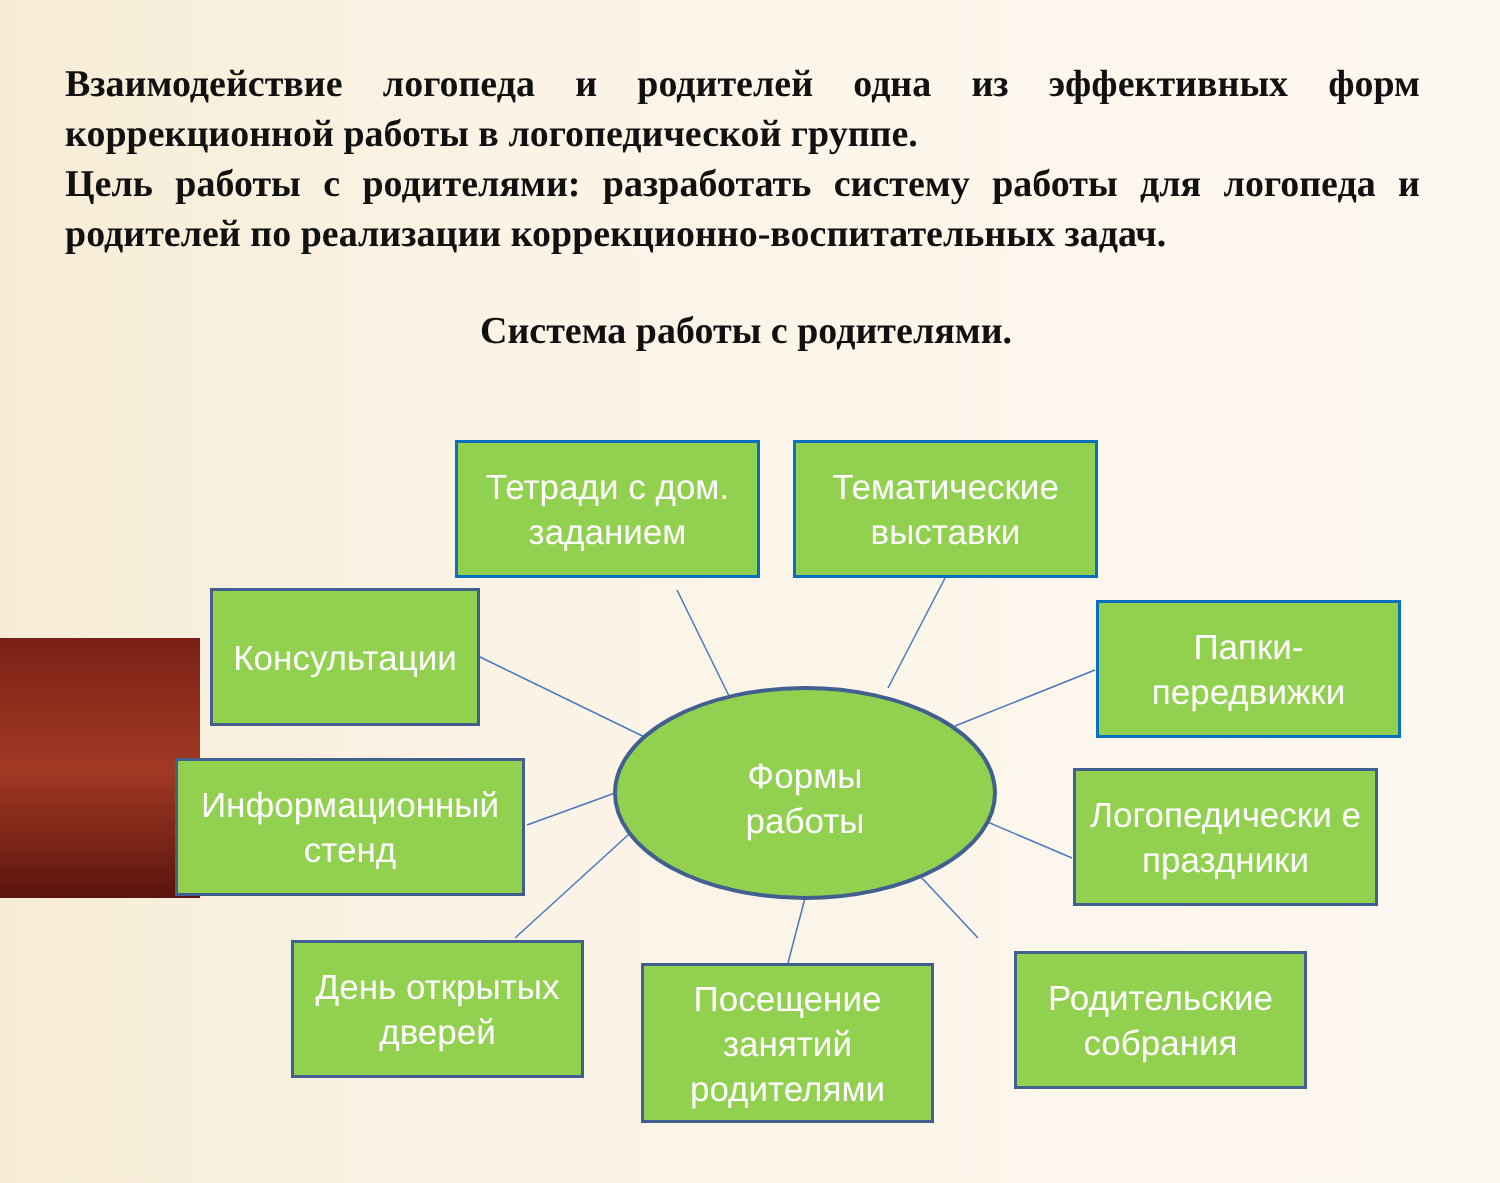Взаимодействие логопеда и родителей одна из эффективных форм коррекционной работы в логопедической группе.
Цель работы с родителями: разработать систему работы для логопеда и родителей по реализации коррекционно-воспитательных задач.
Система работы с родителями.
Тетради с дом. заданием
Тематические выставки
Консультации
Папки-передвижки
Информационный стенд
Формы работы
Логопедически е праздники
День открытых дверей
Посещение занятий родителями
Родительские собрания